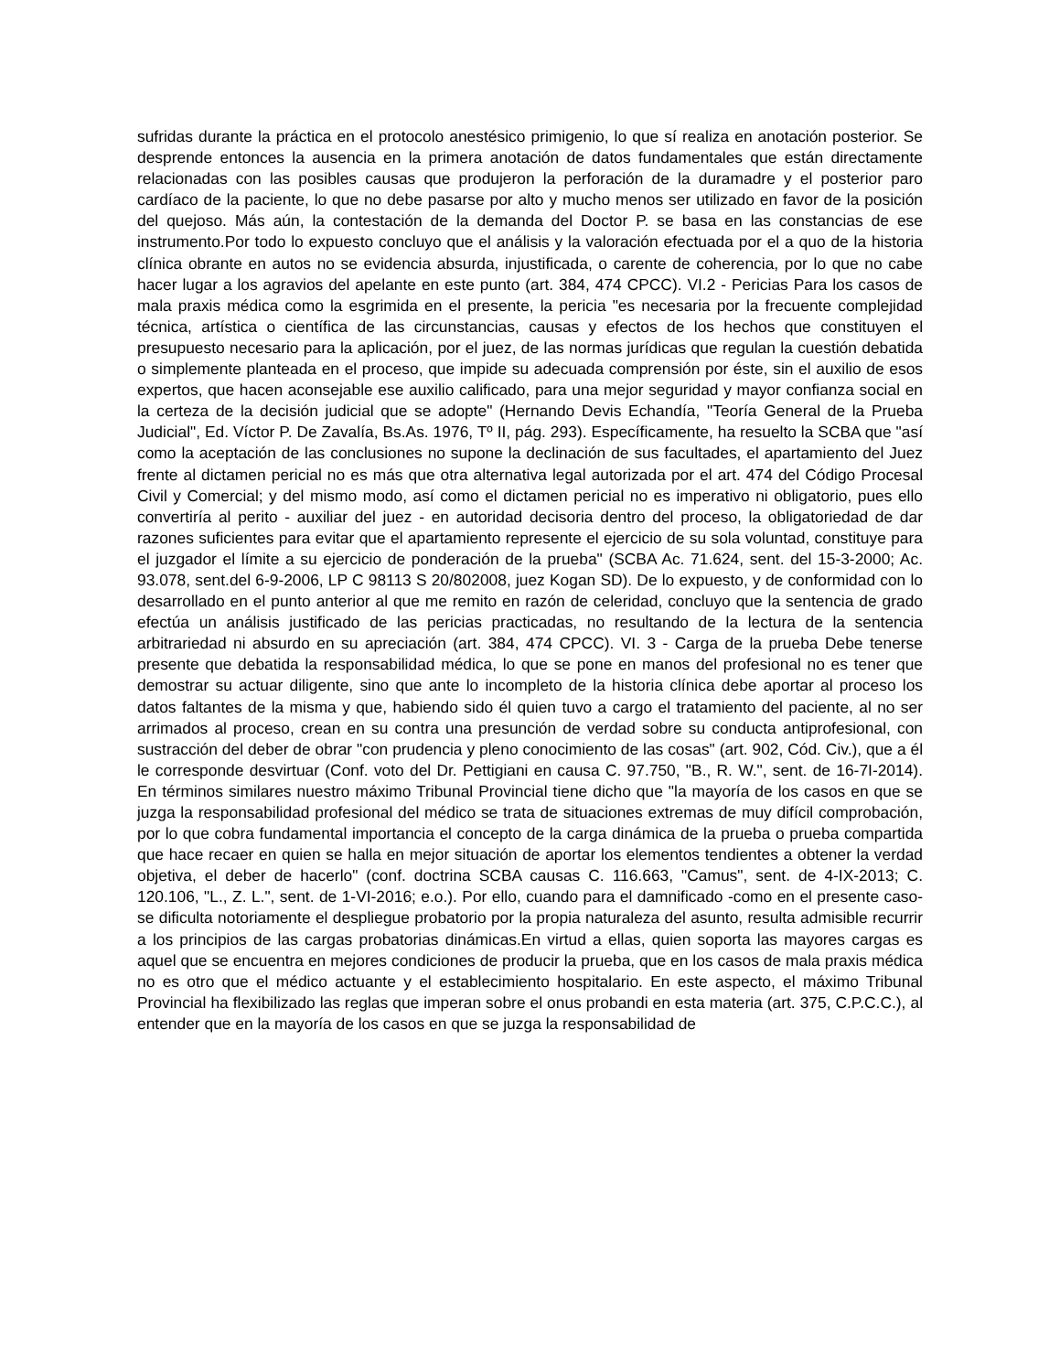sufridas durante la práctica en el protocolo anestésico primigenio, lo que sí realiza en anotación posterior. Se desprende entonces la ausencia en la primera anotación de datos fundamentales que están directamente relacionadas con las posibles causas que produjeron la perforación de la duramadre y el posterior paro cardíaco de la paciente, lo que no debe pasarse por alto y mucho menos ser utilizado en favor de la posición del quejoso. Más aún, la contestación de la demanda del Doctor P. se basa en las constancias de ese instrumento.Por todo lo expuesto concluyo que el análisis y la valoración efectuada por el a quo de la historia clínica obrante en autos no se evidencia absurda, injustificada, o carente de coherencia, por lo que no cabe hacer lugar a los agravios del apelante en este punto (art. 384, 474 CPCC). VI.2 - Pericias Para los casos de mala praxis médica como la esgrimida en el presente, la pericia "es necesaria por la frecuente complejidad técnica, artística o científica de las circunstancias, causas y efectos de los hechos que constituyen el presupuesto necesario para la aplicación, por el juez, de las normas jurídicas que regulan la cuestión debatida o simplemente planteada en el proceso, que impide su adecuada comprensión por éste, sin el auxilio de esos expertos, que hacen aconsejable ese auxilio calificado, para una mejor seguridad y mayor confianza social en la certeza de la decisión judicial que se adopte" (Hernando Devis Echandía, "Teoría General de la Prueba Judicial", Ed. Víctor P. De Zavalía, Bs.As. 1976, Tº II, pág. 293). Específicamente, ha resuelto la SCBA que "así como la aceptación de las conclusiones no supone la declinación de sus facultades, el apartamiento del Juez frente al dictamen pericial no es más que otra alternativa legal autorizada por el art. 474 del Código Procesal Civil y Comercial; y del mismo modo, así como el dictamen pericial no es imperativo ni obligatorio, pues ello convertiría al perito - auxiliar del juez - en autoridad decisoria dentro del proceso, la obligatoriedad de dar razones suficientes para evitar que el apartamiento represente el ejercicio de su sola voluntad, constituye para el juzgador el límite a su ejercicio de ponderación de la prueba" (SCBA Ac. 71.624, sent. del 15-3-2000; Ac. 93.078, sent.del 6-9-2006, LP C 98113 S 20/802008, juez Kogan SD). De lo expuesto, y de conformidad con lo desarrollado en el punto anterior al que me remito en razón de celeridad, concluyo que la sentencia de grado efectúa un análisis justificado de las pericias practicadas, no resultando de la lectura de la sentencia arbitrariedad ni absurdo en su apreciación (art. 384, 474 CPCC). VI. 3 - Carga de la prueba Debe tenerse presente que debatida la responsabilidad médica, lo que se pone en manos del profesional no es tener que demostrar su actuar diligente, sino que ante lo incompleto de la historia clínica debe aportar al proceso los datos faltantes de la misma y que, habiendo sido él quien tuvo a cargo el tratamiento del paciente, al no ser arrimados al proceso, crean en su contra una presunción de verdad sobre su conducta antiprofesional, con sustracción del deber de obrar "con prudencia y pleno conocimiento de las cosas" (art. 902, Cód. Civ.), que a él le corresponde desvirtuar (Conf. voto del Dr. Pettigiani en causa C. 97.750, "B., R. W.", sent. de 16-7I-2014). En términos similares nuestro máximo Tribunal Provincial tiene dicho que "la mayoría de los casos en que se juzga la responsabilidad profesional del médico se trata de situaciones extremas de muy difícil comprobación, por lo que cobra fundamental importancia el concepto de la carga dinámica de la prueba o prueba compartida que hace recaer en quien se halla en mejor situación de aportar los elementos tendientes a obtener la verdad objetiva, el deber de hacerlo" (conf. doctrina SCBA causas C. 116.663, "Camus", sent. de 4-IX-2013; C. 120.106, "L., Z. L.", sent. de 1-VI-2016; e.o.). Por ello, cuando para el damnificado -como en el presente caso- se dificulta notoriamente el despliegue probatorio por la propia naturaleza del asunto, resulta admisible recurrir a los principios de las cargas probatorias dinámicas.En virtud a ellas, quien soporta las mayores cargas es aquel que se encuentra en mejores condiciones de producir la prueba, que en los casos de mala praxis médica no es otro que el médico actuante y el establecimiento hospitalario. En este aspecto, el máximo Tribunal Provincial ha flexibilizado las reglas que imperan sobre el onus probandi en esta materia (art. 375, C.P.C.C.), al entender que en la mayoría de los casos en que se juzga la responsabilidad de